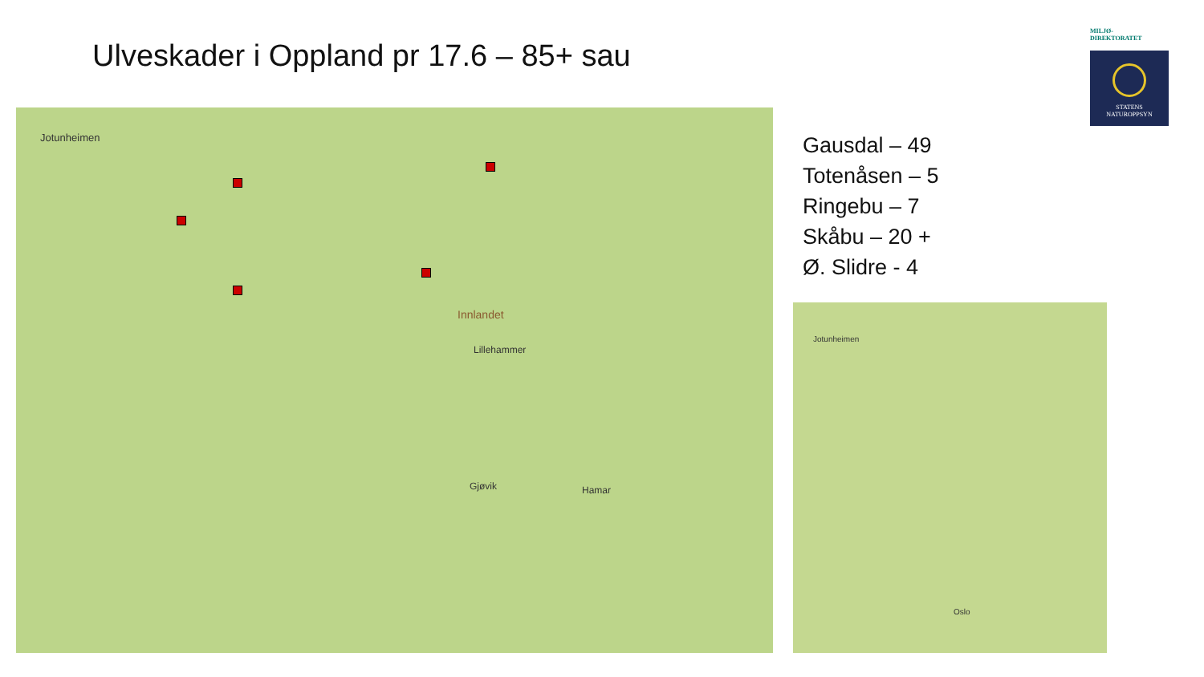Ulveskader i Oppland pr 17.6 – 85+ sau
Jotunheimen
Innlandet
Lillehammer
Gjøvik Hamar
Gausdal – 49
Totenåsen – 5
Ringebu – 7
Skåbu – 20 +
Ø. Slidre - 4
MILJØ-
DIREKTORATET
STATENS
NATUROPPSYN
Jotunheimen
Oslo